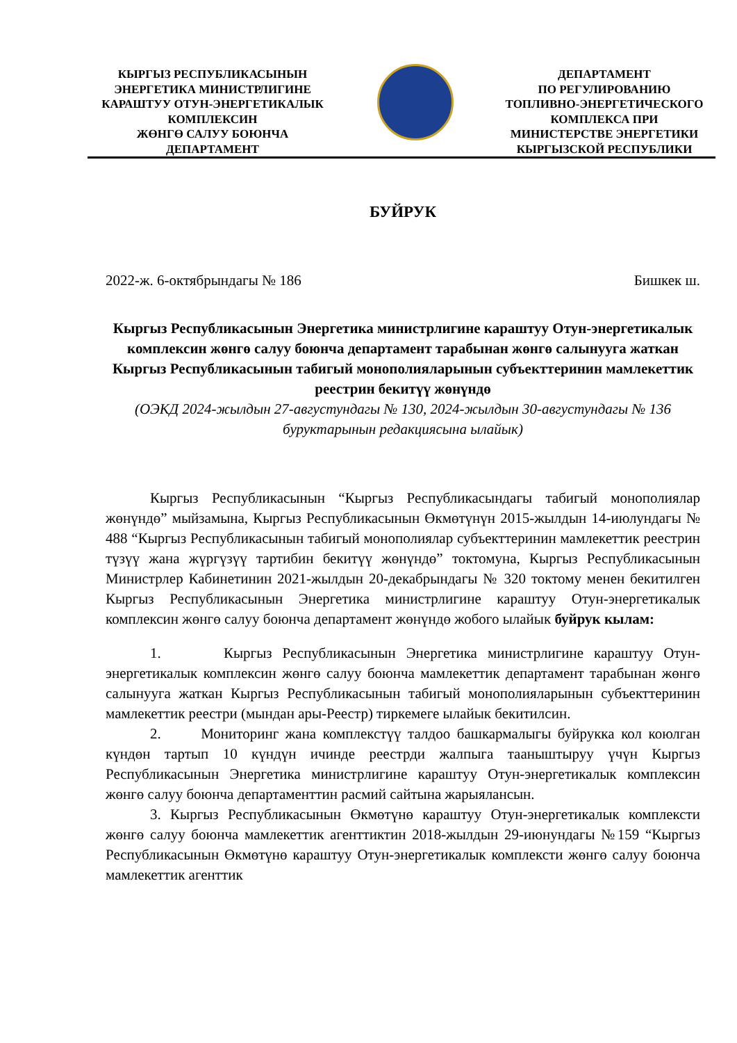КЫРГЫЗ РЕСПУБЛИКАСЫНЫН
ЭНЕРГЕТИКА МИНИСТРЛИГИНЕ
КАРАШТУУ ОТУН-ЭНЕРГЕТИКАЛЫК
КОМПЛЕКСИН
ЖӨНГӨ САЛУУ БОЮНЧА
ДЕПАРТАМЕНТ
ДЕПАРТАМЕНТ
ПО РЕГУЛИРОВАНИЮ
ТОПЛИВНО-ЭНЕРГЕТИЧЕСКОГО
КОМПЛЕКСА ПРИ
МИНИСТЕРСТВЕ ЭНЕРГЕТИКИ
КЫРГЫЗСКОЙ РЕСПУБЛИКИ
БУЙРУК
2022-ж. 6-октябрындагы № 186 Бишкек ш.
Кыргыз Республикасынын Энергетика министрлигине караштуу Отун-энергетикалык комплексин жөнгө салуу боюнча департамент тарабынан жөнгө салынууга жаткан Кыргыз Республикасынын табигый монополияларынын субъекттеринин мамлекеттик реестрин бекитүү жөнүндө
(ОЭКД 2024-жылдын 27-августундагы № 130, 2024-жылдын 30-августундагы № 136 буруктарынын редакциясына ылайык)
Кыргыз Республикасынын “Кыргыз Республикасындагы табигый монополиялар жөнүндө” мыйзамына, Кыргыз Республикасынын Өкмөтүнүн 2015-жылдын 14-июлундагы № 488 “Кыргыз Республикасынын табигый монополиялар субъекттеринин мамлекеттик реестрин түзүү жана жүргүзүү тартибин бекитүү жөнүндө” токтомуна, Кыргыз Республикасынын Министрлер Кабинетинин 2021-жылдын 20-декабрындагы № 320 токтому менен бекитилген Кыргыз Республикасынын Энергетика министрлигине караштуу Отун-энергетикалык комплексин жөнгө салуу боюнча департамент жөнүндө жобого ылайык буйрук кылам:
1. Кыргыз Республикасынын Энергетика министрлигине караштуу Отун-энергетикалык комплексин жөнгө салуу боюнча мамлекеттик департамент тарабынан жөнгө салынууга жаткан Кыргыз Республикасынын табигый монополияларынын субъекттеринин мамлекеттик реестри (мындан ары-Реестр) тиркемеге ылайык бекитилсин.
2. Мониторинг жана комплекстүү талдоо башкармалыгы буйрукка кол коюлган күндөн тартып 10 күндүн ичинде реестрди жалпыга тааныштыруу үчүн Кыргыз Республикасынын Энергетика министрлигине караштуу Отун-энергетикалык комплексин жөнгө салуу боюнча департаменттин расмий сайтына жарыялансын.
3. Кыргыз Республикасынын Өкмөтүнө караштуу Отун-энергетикалык комплексти жөнгө салуу боюнча мамлекеттик агенттиктин 2018-жылдын 29-июнундагы №159 “Кыргыз Республикасынын Өкмөтүнө караштуу Отун-энергетикалык комплексти жөнгө салуу боюнча мамлекеттик агенттик